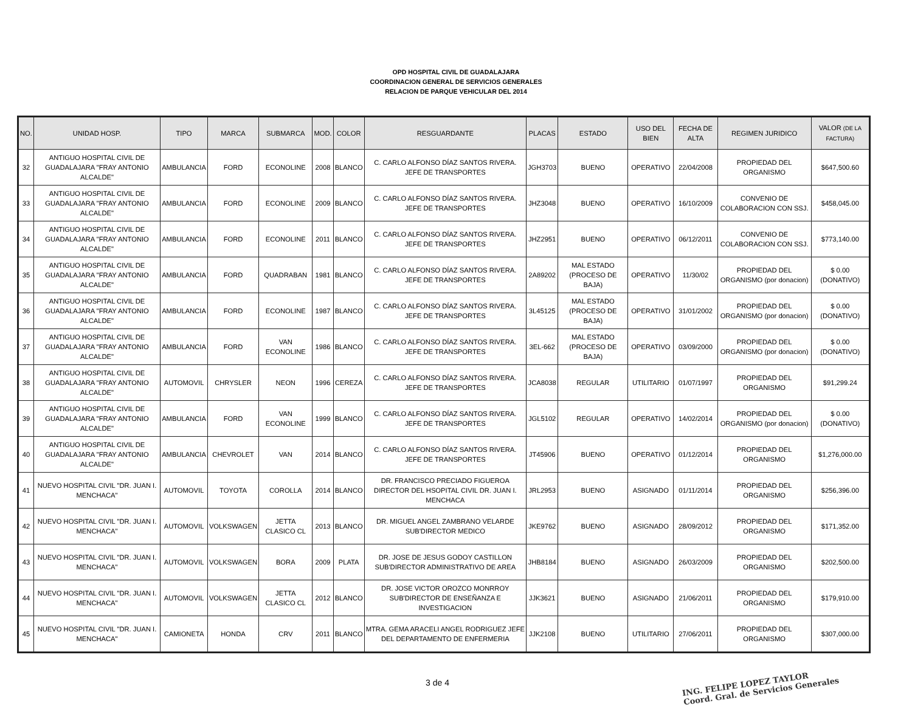OPD HOSPITAL CIVIL DE GUADALAJARA
COORDINACION GENERAL DE SERVICIOS GENERALES
RELACION DE PARQUE VEHICULAR DEL 2014
| NO. | UNIDAD HOSP. | TIPO | MARCA | SUBMARCA | MOD. | COLOR | RESGUARDANTE | PLACAS | ESTADO | USO DEL BIEN | FECHA DE ALTA | REGIMEN JURIDICO | VALOR (DE LA FACTURA) |
| --- | --- | --- | --- | --- | --- | --- | --- | --- | --- | --- | --- | --- | --- |
| 32 | ANTIGUO HOSPITAL CIVIL DE GUADALAJARA "FRAY ANTONIO ALCALDE" | AMBULANCIA | FORD | ECONOLINE | 2008 | BLANCO | C. CARLO ALFONSO DÍAZ SANTOS RIVERA. JEFE DE TRANSPORTES | JGH3703 | BUENO | OPERATIVO | 22/04/2008 | PROPIEDAD DEL ORGANISMO | $647,500.60 |
| 33 | ANTIGUO HOSPITAL CIVIL DE GUADALAJARA "FRAY ANTONIO ALCALDE" | AMBULANCIA | FORD | ECONOLINE | 2009 | BLANCO | C. CARLO ALFONSO DÍAZ SANTOS RIVERA. JEFE DE TRANSPORTES | JHZ3048 | BUENO | OPERATIVO | 16/10/2009 | CONVENIO DE COLABORACION CON SSJ. | $458,045.00 |
| 34 | ANTIGUO HOSPITAL CIVIL DE GUADALAJARA "FRAY ANTONIO ALCALDE" | AMBULANCIA | FORD | ECONOLINE | 2011 | BLANCO | C. CARLO ALFONSO DÍAZ SANTOS RIVERA. JEFE DE TRANSPORTES | JHZ2951 | BUENO | OPERATIVO | 06/12/2011 | CONVENIO DE COLABORACION CON SSJ. | $773,140.00 |
| 35 | ANTIGUO HOSPITAL CIVIL DE GUADALAJARA "FRAY ANTONIO ALCALDE" | AMBULANCIA | FORD | QUADRABAN | 1981 | BLANCO | C. CARLO ALFONSO DÍAZ SANTOS RIVERA. JEFE DE TRANSPORTES | 2A89202 | MAL ESTADO (PROCESO DE BAJA) | OPERATIVO | 11/30/02 | PROPIEDAD DEL ORGANISMO (por donacion) | $ 0.00 (DONATIVO) |
| 36 | ANTIGUO HOSPITAL CIVIL DE GUADALAJARA "FRAY ANTONIO ALCALDE" | AMBULANCIA | FORD | ECONOLINE | 1987 | BLANCO | C. CARLO ALFONSO DÍAZ SANTOS RIVERA. JEFE DE TRANSPORTES | 3L45125 | MAL ESTADO (PROCESO DE BAJA) | OPERATIVO | 31/01/2002 | PROPIEDAD DEL ORGANISMO (por donacion) | $ 0.00 (DONATIVO) |
| 37 | ANTIGUO HOSPITAL CIVIL DE GUADALAJARA "FRAY ANTONIO ALCALDE" | AMBULANCIA | FORD | VAN ECONOLINE | 1986 | BLANCO | C. CARLO ALFONSO DÍAZ SANTOS RIVERA. JEFE DE TRANSPORTES | 3EL-662 | MAL ESTADO (PROCESO DE BAJA) | OPERATIVO | 03/09/2000 | PROPIEDAD DEL ORGANISMO (por donacion) | $ 0.00 (DONATIVO) |
| 38 | ANTIGUO HOSPITAL CIVIL DE GUADALAJARA "FRAY ANTONIO ALCALDE" | AUTOMOVIL | CHRYSLER | NEON | 1996 | CEREZA | C. CARLO ALFONSO DÍAZ SANTOS RIVERA. JEFE DE TRANSPORTES | JCA8038 | REGULAR | UTILITARIO | 01/07/1997 | PROPIEDAD DEL ORGANISMO | $91,299.24 |
| 39 | ANTIGUO HOSPITAL CIVIL DE GUADALAJARA "FRAY ANTONIO ALCALDE" | AMBULANCIA | FORD | VAN ECONOLINE | 1999 | BLANCO | C. CARLO ALFONSO DÍAZ SANTOS RIVERA. JEFE DE TRANSPORTES | JGL5102 | REGULAR | OPERATIVO | 14/02/2014 | PROPIEDAD DEL ORGANISMO (por donacion) | $ 0.00 (DONATIVO) |
| 40 | ANTIGUO HOSPITAL CIVIL DE GUADALAJARA "FRAY ANTONIO ALCALDE" | AMBULANCIA | CHEVROLET | VAN | 2014 | BLANCO | C. CARLO ALFONSO DÍAZ SANTOS RIVERA. JEFE DE TRANSPORTES | JT45906 | BUENO | OPERATIVO | 01/12/2014 | PROPIEDAD DEL ORGANISMO | $1,276,000.00 |
| 41 | NUEVO HOSPITAL CIVIL "DR. JUAN I. MENCHACA" | AUTOMOVIL | TOYOTA | COROLLA | 2014 | BLANCO | DR. FRANCISCO PRECIADO FIGUEROA DIRECTOR DEL HSOPITAL CIVIL DR. JUAN I. MENCHACA | JRL2953 | BUENO | ASIGNADO | 01/11/2014 | PROPIEDAD DEL ORGANISMO | $256,396.00 |
| 42 | NUEVO HOSPITAL CIVIL "DR. JUAN I. MENCHACA" | AUTOMOVIL | VOLKSWAGEN | JETTA CLASICO CL | 2013 | BLANCO | DR. MIGUEL ANGEL ZAMBRANO VELARDE SUB'DIRECTOR MEDICO | JKE9762 | BUENO | ASIGNADO | 28/09/2012 | PROPIEDAD DEL ORGANISMO | $171,352.00 |
| 43 | NUEVO HOSPITAL CIVIL "DR. JUAN I. MENCHACA" | AUTOMOVIL | VOLKSWAGEN | BORA | 2009 | PLATA | DR. JOSE DE JESUS GODOY CASTILLON SUB'DIRECTOR ADMINISTRATIVO DE AREA | JHB8184 | BUENO | ASIGNADO | 26/03/2009 | PROPIEDAD DEL ORGANISMO | $202,500.00 |
| 44 | NUEVO HOSPITAL CIVIL "DR. JUAN I. MENCHACA" | AUTOMOVIL | VOLKSWAGEN | JETTA CLASICO CL | 2012 | BLANCO | DR. JOSE VICTOR OROZCO MONRROY SUB'DIRECTOR DE ENSEÑANZA E INVESTIGACION | JJK3621 | BUENO | ASIGNADO | 21/06/2011 | PROPIEDAD DEL ORGANISMO | $179,910.00 |
| 45 | NUEVO HOSPITAL CIVIL "DR. JUAN I. MENCHACA" | CAMIONETA | HONDA | CRV | 2011 | BLANCO | MTRA. GEMA ARACELI ANGEL RODRIGUEZ JEFE DEL DEPARTAMENTO DE ENFERMERIA | JJK2108 | BUENO | UTILITARIO | 27/06/2011 | PROPIEDAD DEL ORGANISMO | $307,000.00 |
3 de 4
ING. FELIPE LOPEZ TAYLOR
Coord. Gral. de Servicios Generales